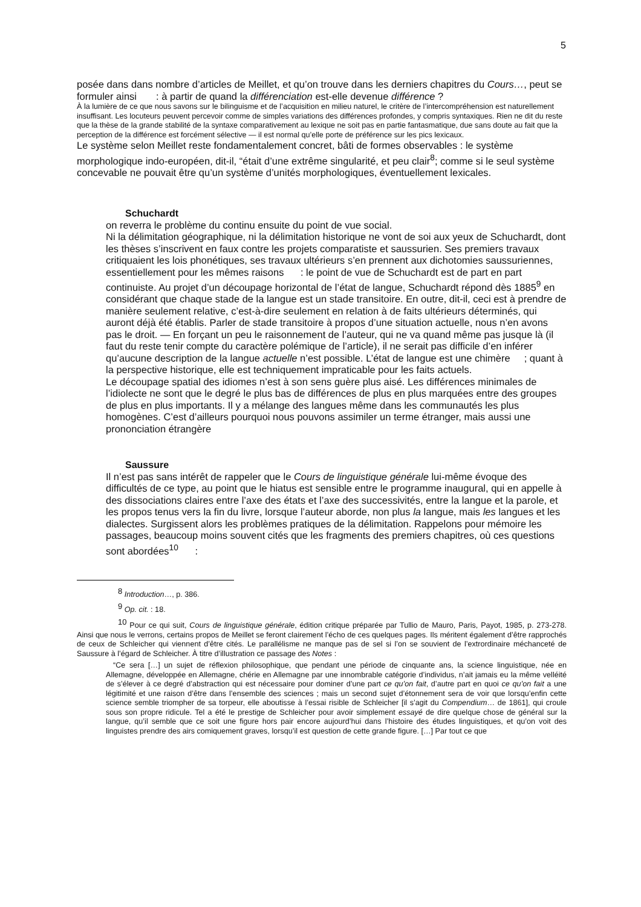5
posée dans dans nombre d’articles de Meillet, et qu’on trouve dans les derniers chapitres du Cours…, peut se formuler ainsi : à partir de quand la différenciation est-elle devenue différence ?
À la lumière de ce que nous savons sur le bilinguisme et de l’acquisition en milieu naturel, le critère de l’intercompréhension est naturellement insuffisant. Les locuteurs peuvent percevoir comme de simples variations des différences profondes, y compris syntaxiques. Rien ne dit du reste que la thèse de la grande stabilité de la syntaxe comparativement au lexique ne soit pas en partie fantasmatique, due sans doute au fait que la perception de la différence est forcément sélective — il est normal qu’elle porte de préférence sur les pics lexicaux.
Le système selon Meillet reste fondamentalement concret, bâti de formes observables : le système morphologique indo-européen, dit-il, “était d’une extrême singularité, et peu clair<sup>8</sup>; comme si le seul système concevable ne pouvait être qu’un système d’unités morphologiques, éventuellement lexicales.
Schuchardt
on reverra le problème du continu ensuite du point de vue social.
Ni la délimitation géographique, ni la délimitation historique ne vont de soi aux yeux de Schuchardt, dont les thèses s’inscrivent en faux contre les projets comparatiste et saussurien. Ses premiers travaux critiquaient les lois phonétiques, ses travaux ultérieurs s’en prennent aux dichotomies saussuriennes, essentiellement pour les mêmes raisons : le point de vue de Schuchardt est de part en part continuiste. Au projet d’un découpage horizontal de l’état de langue, Schuchardt répond dès 1885<sup>9</sup> en considérant que chaque stade de la langue est un stade transitoire. En outre, dit-il, ceci est à prendre de manière seulement relative, c’est-à-dire seulement en relation à de faits ultérieurs déterminés, qui auront déjà été établis. Parler de stade transitoire à propos d’une situation actuelle, nous n’en avons pas le droit. — En forçant un peu le raisonnement de l’auteur, qui ne va quand même pas jusque là (il faut du reste tenir compte du caractère polémique de l’article), il ne serait pas difficile d’en inférer qu’aucune description de la langue actuelle n’est possible. L’état de langue est une chimère ; quant à la perspective historique, elle est techniquement impraticable pour les faits actuels.
Le découpage spatial des idiomes n’est à son sens guère plus aisé. Les différences minimales de l’idiolecte ne sont que le degré le plus bas de différences de plus en plus marquées entre des groupes de plus en plus importants. Il y a mélange des langues même dans les communautés les plus homogènes. C’est d’ailleurs pourquoi nous pouvons assimiler un terme étranger, mais aussi une prononciation étrangère
Saussure
Il n’est pas sans intérêt de rappeler que le Cours de linguistique générale lui-même évoque des difficultés de ce type, au point que le hiatus est sensible entre le programme inaugural, qui en appelle à des dissociations claires entre l’axe des états et l’axe des successivités, entre la langue et la parole, et les propos tenus vers la fin du livre, lorsque l’auteur aborde, non plus la langue, mais les langues et les dialectes. Surgissent alors les problèmes pratiques de la délimitation. Rappelons pour mémoire les passages, beaucoup moins souvent cités que les fragments des premiers chapitres, où ces questions sont abordées<sup>10</sup> :
<sup>8</sup> Introduction…, p. 386.
<sup>9</sup> Op. cit. : 18.
<sup>10</sup> Pour ce qui suit, Cours de linguistique générale, édition critique préparée par Tullio de Mauro, Paris, Payot, 1985, p. 273-278. Ainsi que nous le verrons, certains propos de Meillet se feront clairement l’écho de ces quelques pages. Ils méritent également d’être rapprochés de ceux de Schleicher qui viennent d’être cités. Le parallélisme ne manque pas de sel si l’on se souvient de l’extrordinaire méchanceté de Saussure à l’égard de Schleicher. À titre d’illustration ce passage des Notes :
“Ce sera […] un sujet de réflexion philosophique, que pendant une période de cinquante ans, la science linguistique, née en Allemagne, développée en Allemagne, chérie en Allemagne par une innombrable catégorie d’individus, n’ait jamais eu la même velléité de s’élever à ce degré d’abstraction qui est nécessaire pour dominer d’une part ce qu’on fait, d’autre part en quoi ce qu’on fait a une légitimité et une raison d’être dans l’ensemble des sciences ; mais un second sujet d’étonnement sera de voir que lorsqu’enfin cette science semble triompher de sa torpeur, elle aboutisse à l’essai risible de Schleicher [il s’agit du Compendium… de 1861], qui croule sous son propre ridicule. Tel a été le prestige de Schleicher pour avoir simplement essayé de dire quelque chose de général sur la langue, qu’il semble que ce soit une figure hors pair encore aujourd’hui dans l’histoire des études linguistiques, et qu’on voit des linguistes prendre des airs comiquement graves, lorsqu’il est question de cette grande figure. […] Par tout ce que